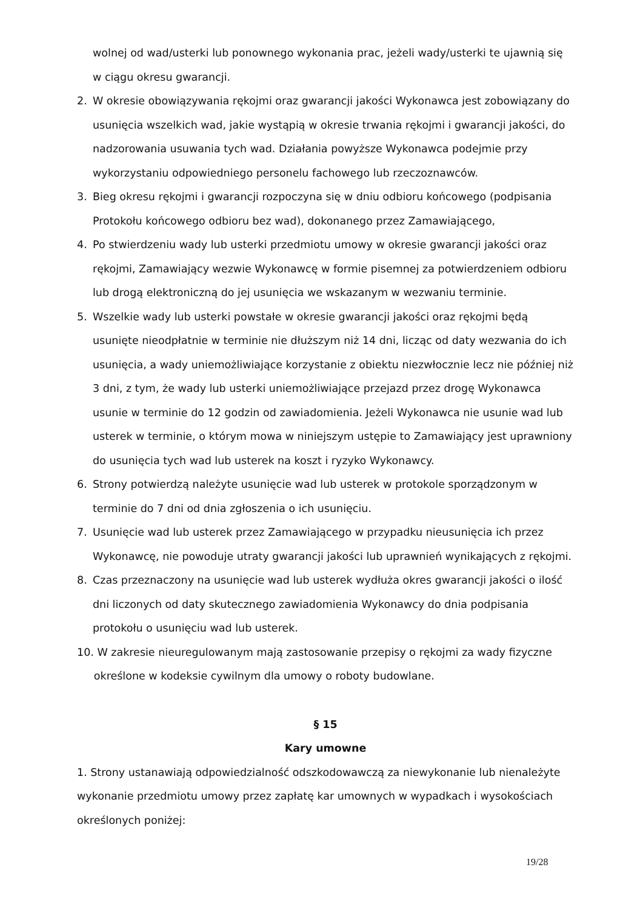wolnej od wad/usterki lub ponownego wykonania prac, jeżeli wady/usterki te ujawnią się w ciągu okresu gwarancji.
2. W okresie obowiązywania rękojmi oraz gwarancji jakości Wykonawca jest zobowiązany do usunięcia wszelkich wad, jakie wystąpią w okresie trwania rękojmi i gwarancji jakości, do nadzorowania usuwania tych wad. Działania powyższe Wykonawca podejmie przy wykorzystaniu odpowiedniego personelu fachowego lub rzeczoznawców.
3. Bieg okresu rękojmi i gwarancji rozpoczyna się w dniu odbioru końcowego (podpisania Protokołu końcowego odbioru bez wad), dokonanego przez Zamawiającego,
4. Po stwierdzeniu wady lub usterki przedmiotu umowy w okresie gwarancji jakości oraz rękojmi, Zamawiający wezwie Wykonawcę w formie pisemnej za potwierdzeniem odbioru lub drogą elektroniczną do jej usunięcia we wskazanym w wezwaniu terminie.
5. Wszelkie wady lub usterki powstałe w okresie gwarancji jakości oraz rękojmi będą usunięte nieodpłatnie w terminie nie dłuższym niż 14 dni, licząc od daty wezwania do ich usunięcia, a wady uniemożliwiające korzystanie z obiektu niezwłocznie lecz nie później niż 3 dni, z tym, że wady lub usterki uniemożliwiające przejazd przez drogę Wykonawca usunie w terminie do 12 godzin od zawiadomienia. Jeżeli Wykonawca nie usunie wad lub usterek w terminie, o którym mowa w niniejszym ustępie to Zamawiający jest uprawniony do usunięcia tych wad lub usterek na koszt i ryzyko Wykonawcy.
6. Strony potwierdzą należyte usunięcie wad lub usterek w protokole sporządzonym w terminie do 7 dni od dnia zgłoszenia o ich usunięciu.
7. Usunięcie wad lub usterek przez Zamawiającego w przypadku nieusunięcia ich przez Wykonawcę, nie powoduje utraty gwarancji jakości lub uprawnień wynikających z rękojmi.
8. Czas przeznaczony na usunięcie wad lub usterek wydłuża okres gwarancji jakości o ilość dni liczonych od daty skutecznego zawiadomienia Wykonawcy do dnia podpisania protokołu o usunięciu wad lub usterek.
10. W zakresie nieuregulowanym mają zastosowanie przepisy o rękojmi za wady fizyczne
określone w kodeksie cywilnym dla umowy o roboty budowlane.
§ 15
Kary umowne
1. Strony ustanawiają odpowiedzialność odszkodowawczą za niewykonanie lub nienależyte wykonanie przedmiotu umowy przez zapłatę kar umownych w wypadkach i wysokościach określonych poniżej:
19/28